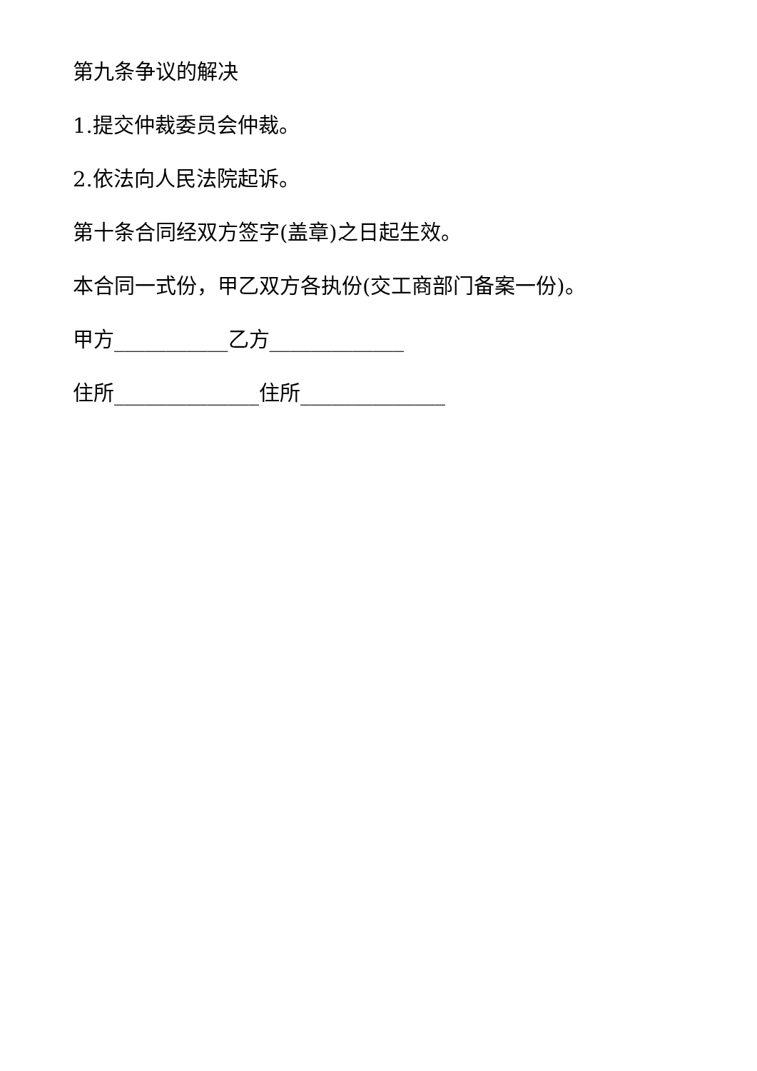第九条争议的解决
1.提交仲裁委员会仲裁。
2.依法向人民法院起诉。
第十条合同经双方签字(盖章)之日起生效。
本合同一式份，甲乙双方各执份(交工商部门备案一份)。
甲方___________乙方_____________
住所______________住所______________